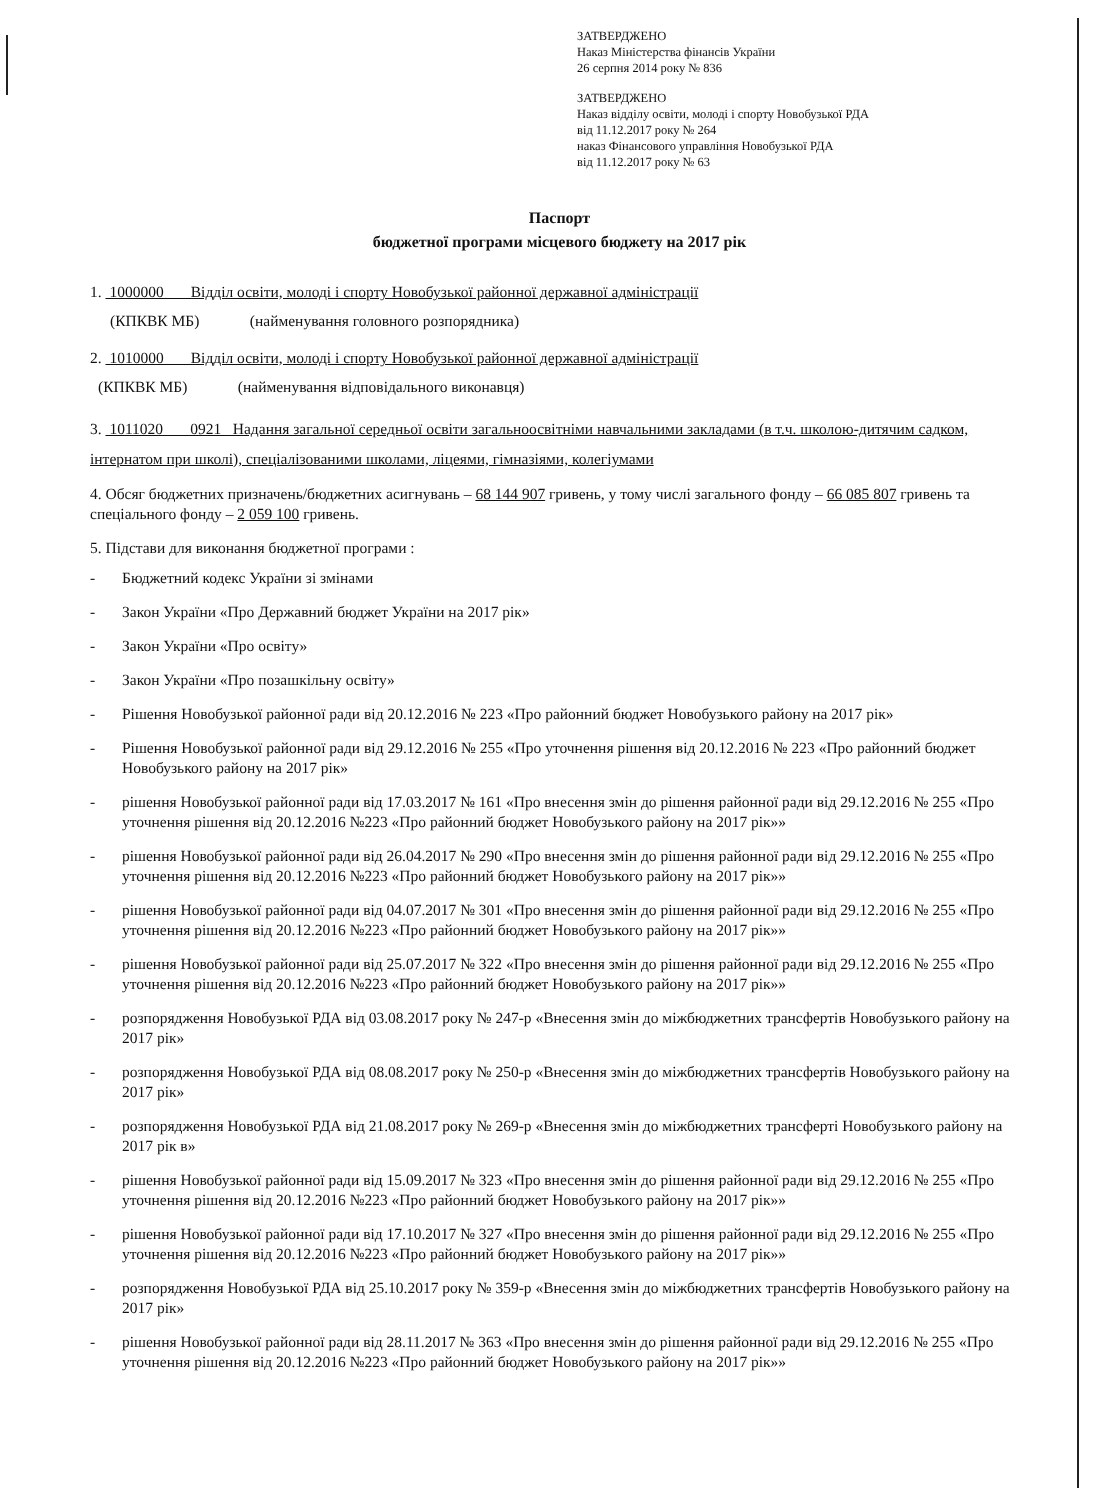ЗАТВЕРДЖЕНО
Наказ Міністерства фінансів України
26 серпня 2014 року № 836
ЗАТВЕРДЖЕНО
Наказ відділу освіти, молоді і спорту Новобузької РДА
від 11.12.2017 року № 264
наказ Фінансового управління Новобузької РДА
від 11.12.2017 року № 63
Паспорт
бюджетної програми місцевого бюджету на 2017 рік
1. 1000000 Відділ освіти, молоді і спорту Новобузької районної державної адміністрації
(КПКВК МБ) (найменування головного розпорядника)
2. 1010000 Відділ освіти, молоді і спорту Новобузької районної державної адміністрації
(КПКВК МБ) (найменування відповідального виконавця)
3. 1011020 0921 Надання загальної середньої освіти загальноосвітніми навчальними закладами (в т.ч. школою-дитячим садком, інтернатом при школі), спеціалізованими школами, ліцеями, гімназіями, колегіумами
4. Обсяг бюджетних призначень/бюджетних асигнувань – 68 144 907 гривень, у тому числі загального фонду – 66 085 807 гривень та спеціального фонду – 2 059 100 гривень.
5. Підстави для виконання бюджетної програми :
- Бюджетний кодекс України зі змінами
- Закон України «Про Державний бюджет України на 2017 рік»
- Закон України «Про освіту»
- Закон України «Про позашкільну освіту»
- Рішення Новобузької районної ради від 20.12.2016 № 223 «Про районний бюджет Новобузького району на 2017 рік»
- Рішення Новобузької районної ради від 29.12.2016 № 255 «Про уточнення рішення від 20.12.2016 № 223 «Про районний бюджет Новобузького району на 2017 рік»
- рішення Новобузької районної ради від 17.03.2017 № 161 «Про внесення змін до рішення районної ради від 29.12.2016 № 255 «Про уточнення рішення від 20.12.2016 №223 «Про районний бюджет Новобузького району на 2017 рік»»
- рішення Новобузької районної ради від 26.04.2017 № 290 «Про внесення змін до рішення районної ради від 29.12.2016 № 255 «Про уточнення рішення від 20.12.2016 №223 «Про районний бюджет Новобузького району на 2017 рік»»
- рішення Новобузької районної ради від 04.07.2017 № 301 «Про внесення змін до рішення районної ради від 29.12.2016 № 255 «Про уточнення рішення від 20.12.2016 №223 «Про районний бюджет Новобузького району на 2017 рік»»
- рішення Новобузької районної ради від 25.07.2017 № 322 «Про внесення змін до рішення районної ради від 29.12.2016 № 255 «Про уточнення рішення від 20.12.2016 №223 «Про районний бюджет Новобузького району на 2017 рік»»
- розпорядження Новобузької РДА від 03.08.2017 року № 247-р «Внесення змін до міжбюджетних трансфертів Новобузького району на 2017 рік»
- розпорядження Новобузької РДА від 08.08.2017 року № 250-р «Внесення змін до міжбюджетних трансфертів Новобузького району на 2017 рік»
- розпорядження Новобузької РДА від 21.08.2017 року № 269-р «Внесення змін до міжбюджетних трансферті Новобузького району на 2017 рік в»
- рішення Новобузької районної ради від 15.09.2017 № 323 «Про внесення змін до рішення районної ради від 29.12.2016 № 255 «Про уточнення рішення від 20.12.2016 №223 «Про районний бюджет Новобузького району на 2017 рік»»
- рішення Новобузької районної ради від 17.10.2017 № 327 «Про внесення змін до рішення районної ради від 29.12.2016 № 255 «Про уточнення рішення від 20.12.2016 №223 «Про районний бюджет Новобузького району на 2017 рік»»
- розпорядження Новобузької РДА від 25.10.2017 року № 359-р «Внесення змін до міжбюджетних трансфертів Новобузького району на 2017 рік»
- рішення Новобузької районної ради від 28.11.2017 № 363 «Про внесення змін до рішення районної ради від 29.12.2016 № 255 «Про уточнення рішення від 20.12.2016 №223 «Про районний бюджет Новобузького району на 2017 рік»»